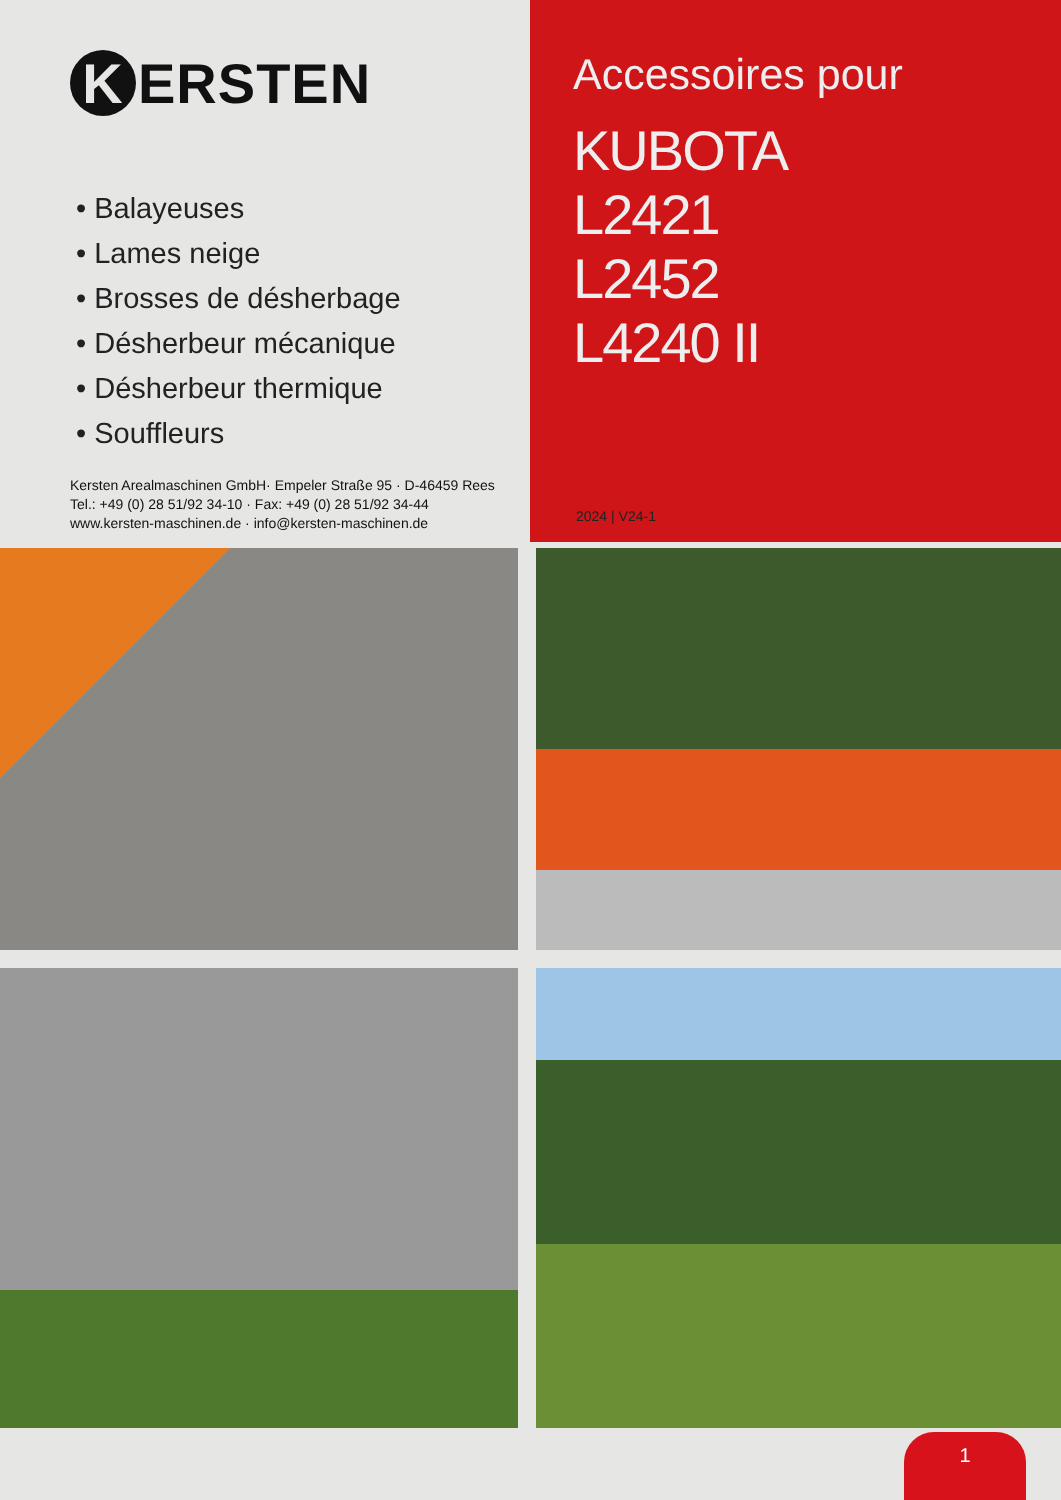K ERSTEN
• Balayeuses
• Lames neige
• Brosses de désherbage
• Désherbeur mécanique
• Désherbeur thermique
• Souffleurs
Kersten Arealmaschinen GmbH· Empeler Straße 95 · D-46459 Rees
Tel.: +49 (0) 28 51/92 34-10 · Fax: +49 (0) 28 51/92 34-44
www.kersten-maschinen.de · info@kersten-maschinen.de
Accessoires pour
KUBOTA
L2421
L2452
L4240 II
2024 | V24-1
1